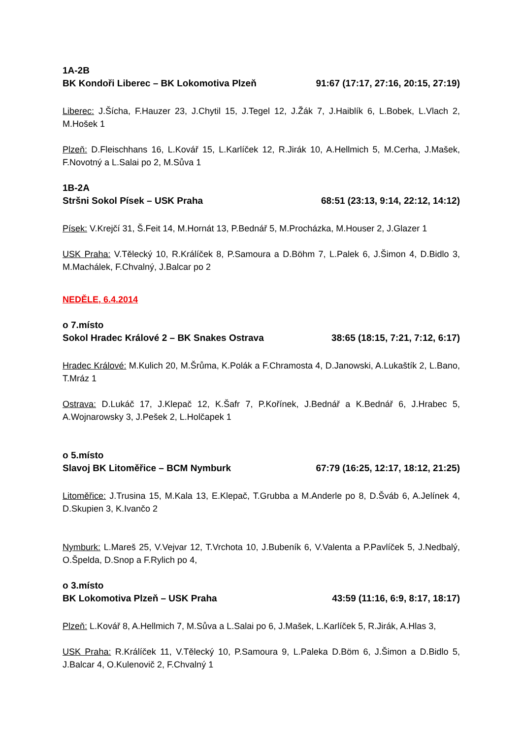1A-2B
BK Kondoři Liberec – BK Lokomotiva Plzeň 91:67 (17:17, 27:16, 20:15, 27:19)
Liberec: J.Šícha, F.Hauzer 23, J.Chytil 15, J.Tegel 12, J.Žák 7, J.Haiblík 6, L.Bobek, L.Vlach 2, M.Hošek 1
Plzeň: D.Fleischhans 16, L.Kovář 15, L.Karlíček 12, R.Jirák 10, A.Hellmich 5, M.Cerha, J.Mašek, F.Novotný a L.Salai po 2, M.Sůva 1
1B-2A
Stršni Sokol Písek – USK Praha 68:51 (23:13, 9:14, 22:12, 14:12)
Písek: V.Krejčí 31, Š.Feit 14, M.Hornát 13, P.Bednář 5, M.Procházka, M.Houser 2, J.Glazer 1
USK Praha: V.Tělecký 10, R.Králíček 8, P.Samoura a D.Böhm 7, L.Palek 6, J.Šimon 4, D.Bidlo 3, M.Machálek, F.Chvalný, J.Balcar po 2
NEDĚLE, 6.4.2014
o 7.místo
Sokol Hradec Králové 2 – BK Snakes Ostrava 38:65 (18:15, 7:21, 7:12, 6:17)
Hradec Králové: M.Kulich 20, M.Šrůma, K.Polák a F.Chramosta 4, D.Janowski, A.Lukaštík 2, L.Bano, T.Mráz 1
Ostrava: D.Lukáč 17, J.Klepač 12, K.Šafr 7, P.Kořínek, J.Bednář a K.Bednář 6, J.Hrabec 5, A.Wojnarowsky 3, J.Pešek 2, L.Holčapek 1
o 5.místo
Slavoj BK Litoměřice – BCM Nymburk 67:79 (16:25, 12:17, 18:12, 21:25)
Litoměřice: J.Trusina 15, M.Kala 13, E.Klepač, T.Grubba a M.Anderle po 8, D.Šváb 6, A.Jelínek 4, D.Skupien 3, K.Ivančo 2
Nymburk: L.Mareš 25, V.Vejvar 12, T.Vrchota 10, J.Bubeník 6, V.Valenta a P.Pavlíček 5, J.Nedbalý, O.Špelda, D.Snop a F.Rylich po 4,
o 3.místo
BK Lokomotiva Plzeň – USK Praha 43:59 (11:16, 6:9, 8:17, 18:17)
Plzeň: L.Kovář 8, A.Hellmich 7, M.Sůva a L.Salai po 6, J.Mašek, L.Karlíček 5, R.Jirák, A.Hlas 3,
USK Praha: R.Králíček 11, V.Tělecký 10, P.Samoura 9, L.Paleka D.Böm 6, J.Šimon a D.Bidlo 5, J.Balcar 4, O.Kulenovič 2, F.Chvalný 1